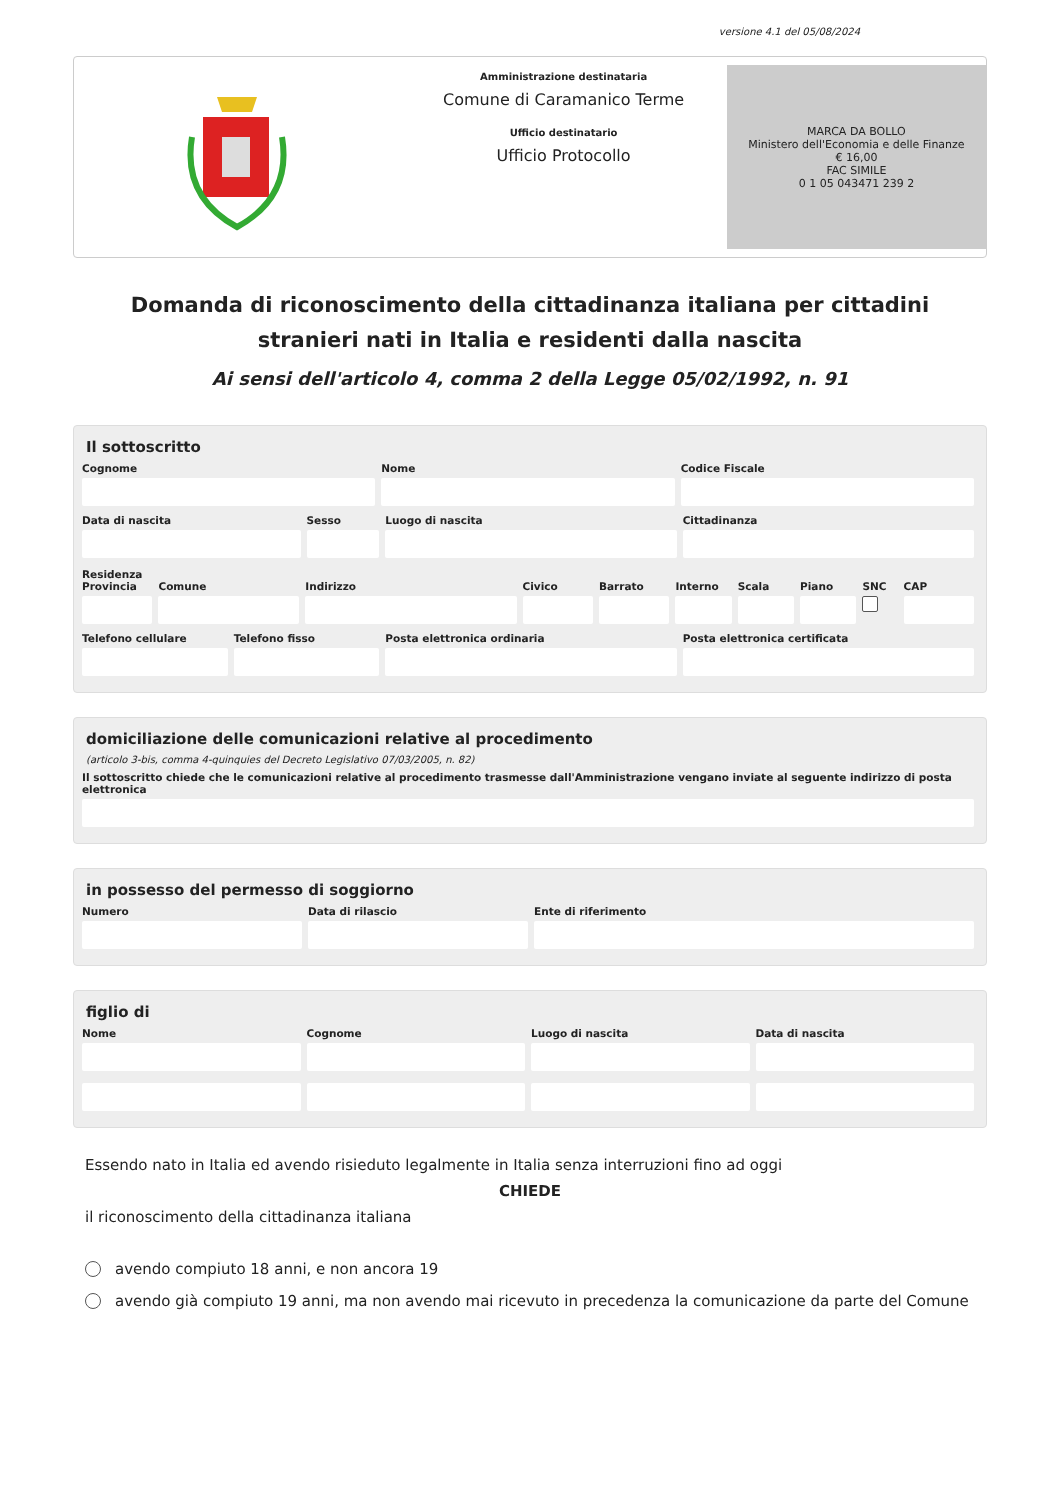versione 4.1 del 05/08/2024
Amministrazione destinataria
Comune di Caramanico Terme
Ufficio destinatario
Ufficio Protocollo
MARCA DA BOLLO
Ministero dell'Economia e delle Finanze
€ 16,00
FAC SIMILE
0 1 05 043471 239 2
Domanda di riconoscimento della cittadinanza italiana per cittadini stranieri nati in Italia e residenti dalla nascita
Ai sensi dell'articolo 4, comma 2 della Legge 05/02/1992, n. 91
Il sottoscritto
Cognome Nome Codice Fiscale
Data di nascita Sesso Luogo di nascita Cittadinanza
Residenza
Provincia Comune Indirizzo Civico Barrato Interno Scala Piano SNC CAP
Telefono cellulare Telefono fisso Posta elettronica ordinaria Posta elettronica certificata
domiciliazione delle comunicazioni relative al procedimento
(articolo 3-bis, comma 4-quinquies del Decreto Legislativo 07/03/2005, n. 82)
Il sottoscritto chiede che le comunicazioni relative al procedimento trasmesse dall'Amministrazione vengano inviate al seguente indirizzo di posta elettronica
in possesso del permesso di soggiorno
Numero Data di rilascio Ente di riferimento
figlio di
Nome Cognome Luogo di nascita Data di nascita
Essendo nato in Italia ed avendo risieduto legalmente in Italia senza interruzioni fino ad oggi
CHIEDE
il riconoscimento della cittadinanza italiana
avendo compiuto 18 anni, e non ancora 19
avendo già compiuto 19 anni, ma non avendo mai ricevuto in precedenza la comunicazione da parte del Comune